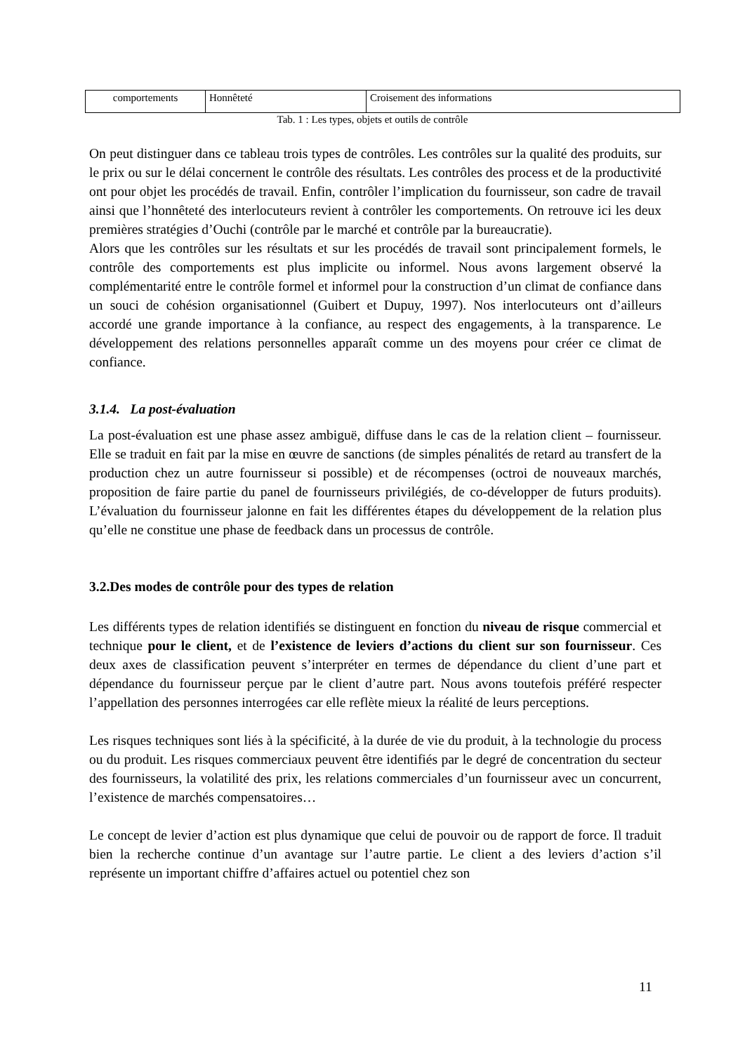| comportements | Honnêteté | Croisement des informations |
Tab. 1 : Les types, objets et outils de contrôle
On peut distinguer dans ce tableau trois types de contrôles. Les contrôles sur la qualité des produits, sur le prix ou sur le délai concernent le contrôle des résultats. Les contrôles des process et de la productivité ont pour objet les procédés de travail. Enfin, contrôler l’implication du fournisseur, son cadre de travail ainsi que l’honnêteté des interlocuteurs revient à contrôler les comportements. On retrouve ici les deux premières stratégies d’Ouchi (contrôle par le marché et contrôle par la bureaucratie).
Alors que les contrôles sur les résultats et sur les procédés de travail sont principalement formels, le contrôle des comportements est plus implicite ou informel. Nous avons largement observé la complémentarité entre le contrôle formel et informel pour la construction d’un climat de confiance dans un souci de cohésion organisationnel (Guibert et Dupuy, 1997). Nos interlocuteurs ont d’ailleurs accordé une grande importance à la confiance, au respect des engagements, à la transparence. Le développement des relations personnelles apparaît comme un des moyens pour créer ce climat de confiance.
3.1.4. La post-évaluation
La post-évaluation est une phase assez ambiguë, diffuse dans le cas de la relation client – fournisseur. Elle se traduit en fait par la mise en œuvre de sanctions (de simples pénalités de retard au transfert de la production chez un autre fournisseur si possible) et de récompenses (octroi de nouveaux marchés, proposition de faire partie du panel de fournisseurs privilégiés, de co-développer de futurs produits). L’évaluation du fournisseur jalonne en fait les différentes étapes du développement de la relation plus qu’elle ne constitue une phase de feedback dans un processus de contrôle.
3.2.Des modes de contrôle pour des types de relation
Les différents types de relation identifiés se distinguent en fonction du niveau de risque commercial et technique pour le client, et de l’existence de leviers d’actions du client sur son fournisseur. Ces deux axes de classification peuvent s’interpréter en termes de dépendance du client d’une part et dépendance du fournisseur perçue par le client d’autre part. Nous avons toutefois préféré respecter l’appellation des personnes interrogées car elle reflète mieux la réalité de leurs perceptions.
Les risques techniques sont liés à la spécificité, à la durée de vie du produit, à la technologie du process ou du produit. Les risques commerciaux peuvent être identifiés par le degré de concentration du secteur des fournisseurs, la volatilité des prix, les relations commerciales d’un fournisseur avec un concurrent, l’existence de marchés compensatoires…
Le concept de levier d’action est plus dynamique que celui de pouvoir ou de rapport de force. Il traduit bien la recherche continue d’un avantage sur l’autre partie. Le client a des leviers d’action s’il représente un important chiffre d’affaires actuel ou potentiel chez son
11